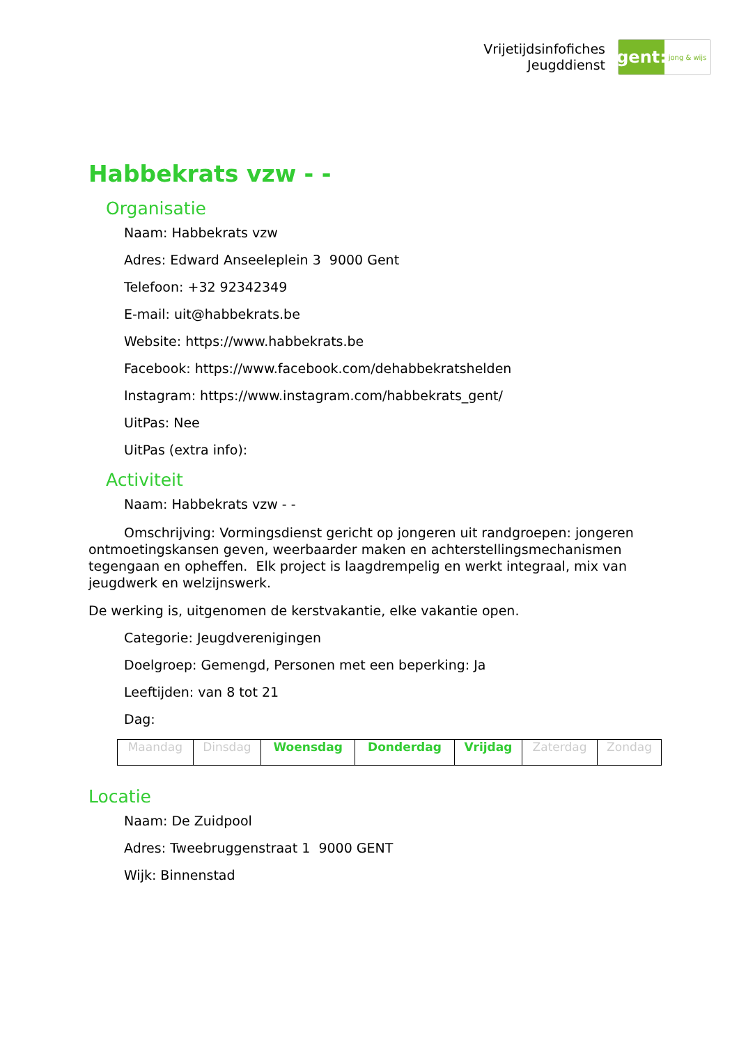Vrijetijdsinfofiches
Jeugddienst
gent:
jong & wijs
Habbekrats vzw - -
Organisatie
Naam: Habbekrats vzw
Adres: Edward Anseeleplein 3 9000 Gent
Telefoon: +32 92342349
E-mail: uit@habbekrats.be
Website: https://www.habbekrats.be
Facebook: https://www.facebook.com/dehabbekratshelden
Instagram: https://www.instagram.com/habbekrats_gent/
UitPas: Nee
UitPas (extra info):
Activiteit
Naam: Habbekrats vzw - -
Omschrijving: Vormingsdienst gericht op jongeren uit randgroepen: jongeren ontmoetingskansen geven, weerbaarder maken en achterstellingsmechanismen tegengaan en opheffen. Elk project is laagdrempelig en werkt integraal, mix van jeugdwerk en welzijnswerk.
De werking is, uitgenomen de kerstvakantie, elke vakantie open.
Categorie: Jeugdverenigingen
Doelgroep: Gemengd, Personen met een beperking: Ja
Leeftijden: van 8 tot 21
Dag:
| Maandag | Dinsdag | Woensdag | Donderdag | Vrijdag | Zaterdag | Zondag |
Locatie
Naam: De Zuidpool
Adres: Tweebruggenstraat 1 9000 GENT
Wijk: Binnenstad